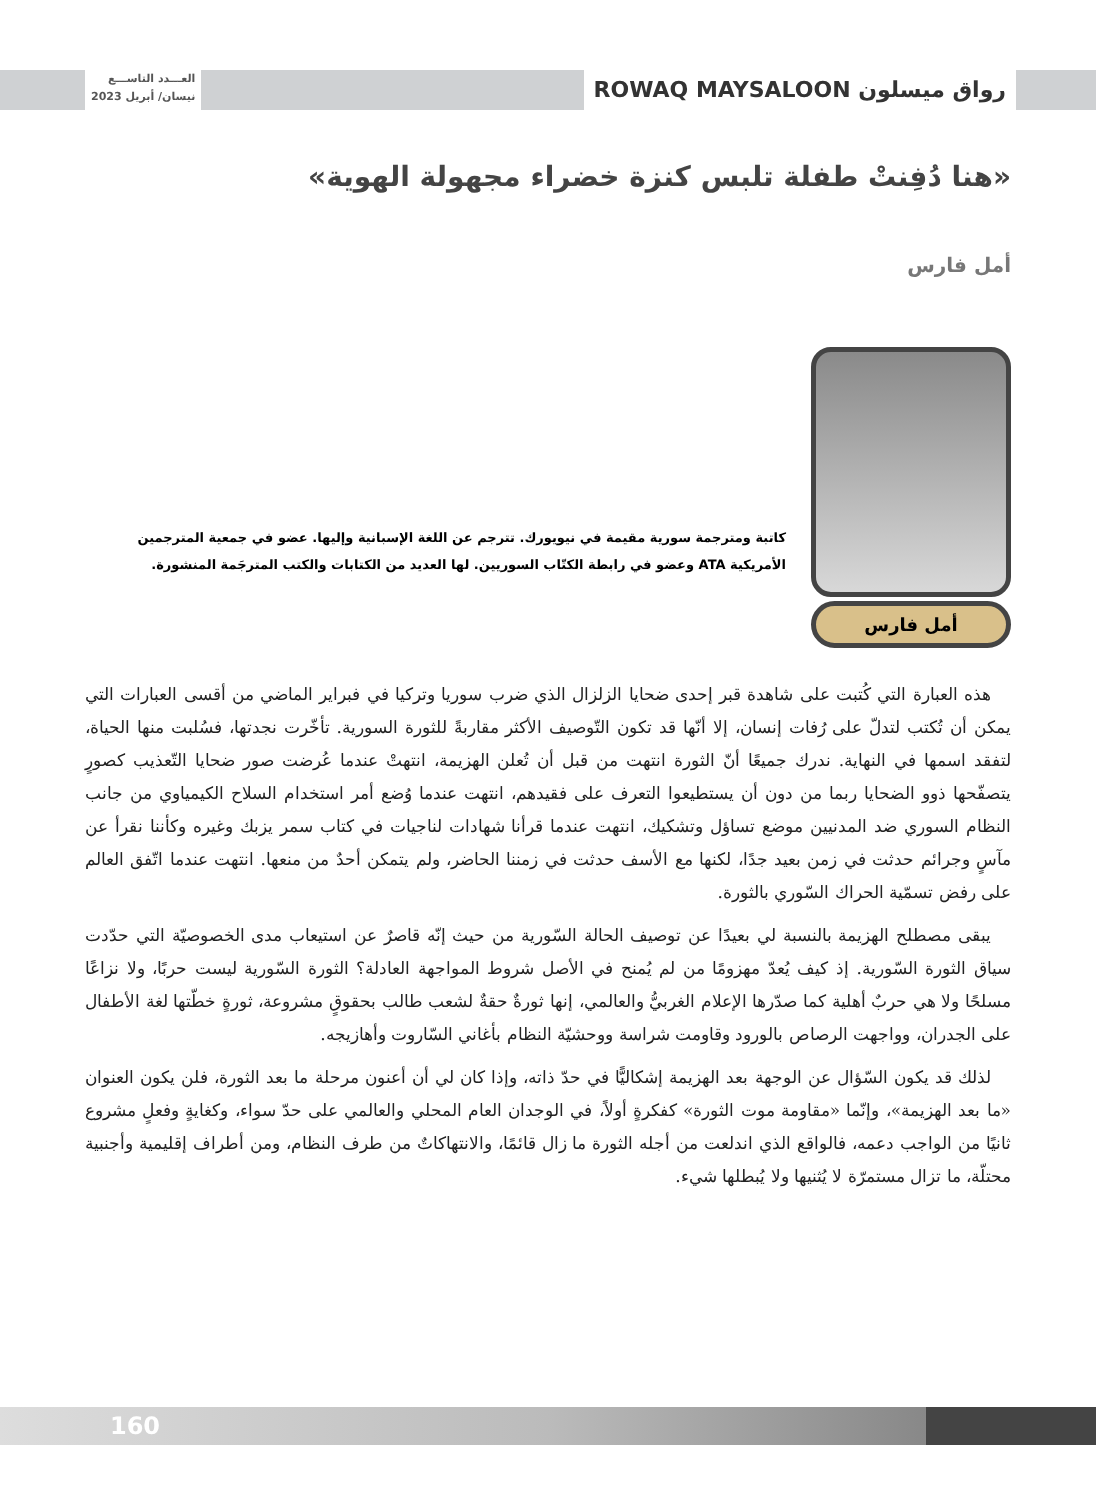رواق ميسلون ROWAQ MAYSALOON
العـــدد التاســـع
نيسان/ أبريل 2023
«هنا دُفِنتْ طفلة تلبس كنزة خضراء مجهولة الهوية»
أمل فارس
أمل فارس
كاتبة ومترجمة سورية مقيمة في نيويورك. تترجم عن اللغة الإسبانية وإليها. عضو في جمعية المترجمين الأمريكية ATA وعضو في رابطة الكتّاب السوريين. لها العديد من الكتابات والكتب المترجَمة المنشورة.
هذه العبارة التي كُتبت على شاهدة قبر إحدى ضحايا الزلزال الذي ضرب سوريا وتركيا في فبراير الماضي من أقسى العبارات التي يمكن أن تُكتب لتدلّ على رُفات إنسان، إلا أنّها قد تكون التّوصيف الأكثر مقاربةً للثورة السورية. تأخّرت نجدتها، فسُلبت منها الحياة، لتفقد اسمها في النهاية. ندرك جميعًا أنّ الثورة انتهت من قبل أن تُعلن الهزيمة، انتهتْ عندما عُرضت صور ضحايا التّعذيب كصورٍ يتصفّحها ذوو الضحايا ربما من دون أن يستطيعوا التعرف على فقيدهم، انتهت عندما وُضع أمر استخدام السلاح الكيمياوي من جانب النظام السوري ضد المدنيين موضع تساؤل وتشكيك، انتهت عندما قرأنا شهادات لناجيات في كتاب سمر يزبك وغيره وكأننا نقرأ عن مآسٍ وجرائم حدثت في زمن بعيد جدًا، لكنها مع الأسف حدثت في زمننا الحاضر، ولم يتمكن أحدٌ من منعها. انتهت عندما اتّفق العالم على رفض تسمّية الحراك السّوري بالثورة.
يبقى مصطلح الهزيمة بالنسبة لي بعيدًا عن توصيف الحالة السّورية من حيث إنّه قاصرٌ عن استيعاب مدى الخصوصيّة التي حدّدت سياق الثورة السّورية. إذ كيف يُعدّ مهزومًا من لم يُمنح في الأصل شروط المواجهة العادلة؟ الثورة السّورية ليست حربًا، ولا نزاعًا مسلحًا ولا هي حربٌ أهلية كما صدّرها الإعلام الغربيُّ والعالمي، إنها ثورةٌ حقةٌ لشعب طالب بحقوقٍ مشروعة، ثورةٍ خطّتها لغة الأطفال على الجدران، وواجهت الرصاص بالورود وقاومت شراسة ووحشيّة النظام بأغاني السّاروت وأهازيجه.
لذلك قد يكون السّؤال عن الوجهة بعد الهزيمة إشكاليًّا في حدّ ذاته، وإذا كان لي أن أعنون مرحلة ما بعد الثورة، فلن يكون العنوان «ما بعد الهزيمة»، وإنّما «مقاومة موت الثورة» كفكرةٍ أولاً، في الوجدان العام المحلي والعالمي على حدّ سواء، وكغايةٍ وفعلٍ مشروع ثانيًا من الواجب دعمه، فالواقع الذي اندلعت من أجله الثورة ما زال قائمًا، والانتهاكاتٌ من طرف النظام، ومن أطراف إقليمية وأجنبية محتلّة، ما تزال مستمرّة لا يُثنيها ولا يُبطلها شيء.
160